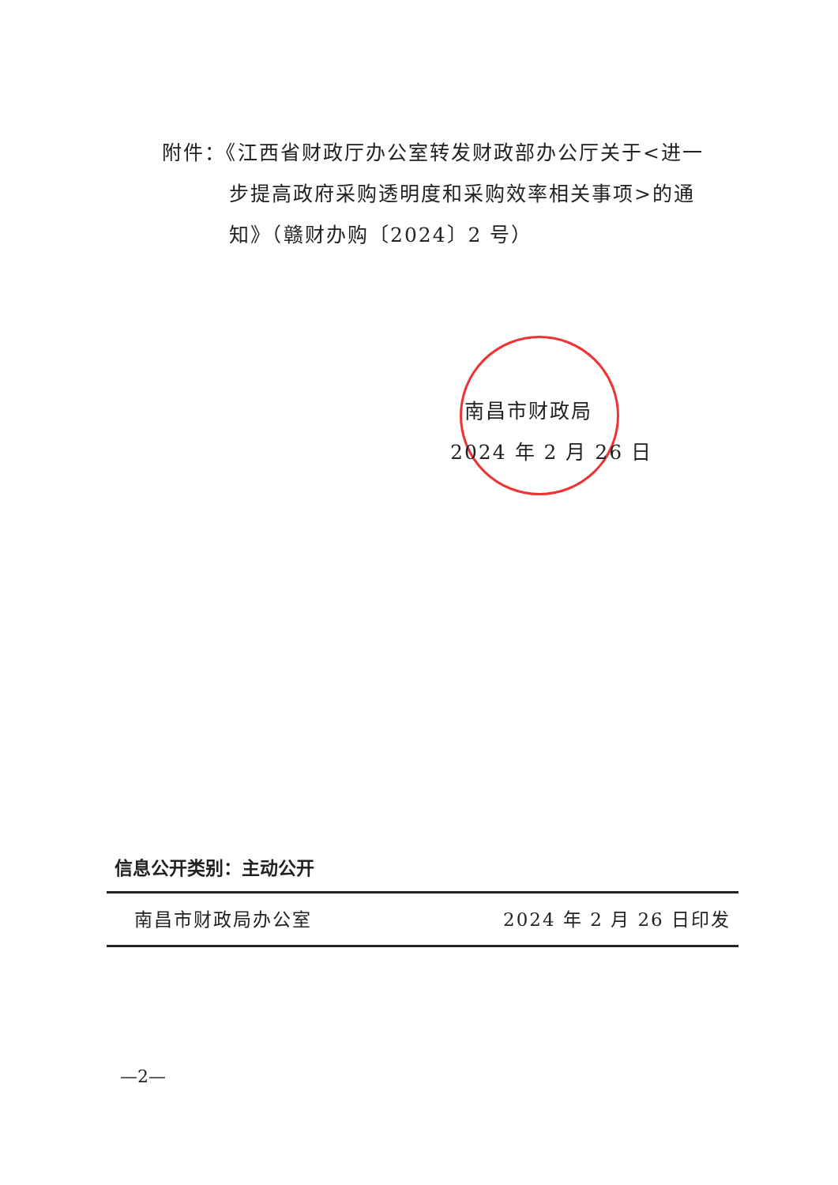附件：《江西省财政厅办公室转发财政部办公厅关于<进一
步提高政府采购透明度和采购效率相关事项>的通
知》（赣财办购〔2024〕2 号）
南昌市财政局
2024 年 2 月 26 日
信息公开类别：主动公开
南昌市财政局办公室 2024 年 2 月 26 日印发
—2—